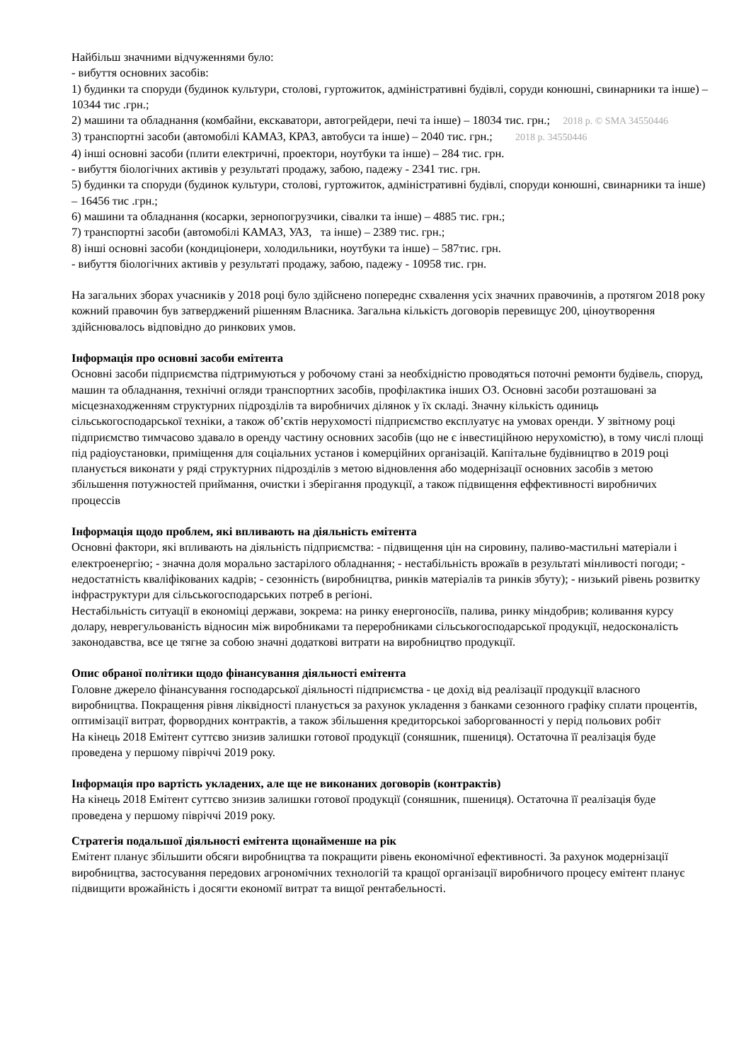Найбільш значними відчуженнями було:
- вибуття основних засобів:
1) будинки та споруди (будинок культури, столові, гуртожиток, адміністративні будівлі, соруди конюшні, свинарники та інше) – 10344 тис .грн.;
2) машини та обладнання (комбайни, екскаватори, автогрейдери, печі та інше) – 18034 тис. грн.; 2018 р. © SMA 34550446
3) транспортні засоби (автомобілі КАМАЗ, КРАЗ, автобуси та інше) – 2040 тис. грн.; 2018 р. 34550446
4) інші основні засоби (плити електричні, проектори, ноутбуки та інше) – 284 тис. грн.
- вибуття біологічних активів у результаті продажу, забою, падежу - 2341 тис. грн.
5) будинки та споруди (будинок культури, столові, гуртожиток, адміністративні будівлі, споруди конюшні, свинарники та інше) – 16456 тис .грн.;
6) машини та обладнання (косарки, зернопогрузчики, сівалки та інше) – 4885 тис. грн.;
7) транспортні засоби (автомобілі КАМАЗ, УАЗ, та інше) – 2389 тис. грн.;
8) інші основні засоби (кондиціонери, холодильники, ноутбуки та інше) – 587тис. грн.
- вибуття біологічних активів у результаті продажу, забою, падежу - 10958 тис. грн.
На загальних зборах учасників у 2018 році було здійснено попереднє схвалення усіх значних правочинів, а протягом 2018 року кожний правочин був затверджений рішенням Власника. Загальна кількість договорів перевищує 200, ціноутворення здійснювалось відповідно до ринкових умов.
Інформація про основні засоби емітента
Основні засоби підприємства підтримуються у робочому стані за необхідністю проводяться поточні ремонти будівель, споруд, машин та обладнання, технічні огляди транспортних засобів, профілактика інших ОЗ. Основні засоби розташовані за місцезнаходженням структурних підрозділів та виробничих ділянок у їх складі. Значну кількість одиниць сільськогосподарської техніки, а також об’єктів нерухомості підприємство експлуатує на умовах оренди. У звітному році підприємство тимчасово здавало в оренду частину основних засобів (що не є інвестиційною нерухомістю), в тому числі площі під радіоустановки, приміщення для соціальних установ і комерційних організацій. Капітальне будівництво в 2019 році планується виконати у ряді структурних підрозділів з метою відновлення або модернізації основних засобів з метою збільшення потужностей приймання, очистки і зберігання продукції, а також підвищення еффективності виробничих процессів
Інформація щодо проблем, які впливають на діяльність емітента
Основні фактори, які впливають на діяльність підприємства: - підвищення цін на сировину, паливо-мастильні матеріали і електроенергію; - значна доля морально застарілого обладнання; - нестабільність врожаїв в результаті мінливості погоди; - недостатність кваліфікованих кадрів; - сезонність (виробництва, ринків матеріалів та ринків збуту); - низький рівень розвитку інфраструктури для сільськогосподарських потреб в регіоні.
Нестабільність ситуації в економіці держави, зокрема: на ринку енергоносіїв, палива, ринку міндобрив; коливання курсу долару, неврегульованість відносин між виробниками та переробниками сільськогосподарської продукції, недосконаліcть законодавства, все це тягне за собою значні додаткові витрати на виробництво продукції.
Опис обраної політики щодо фінансування діяльності емітента
Головне джерело фінансування господарської діяльності підприємства - це дохід від реалізації продукції власного виробництва. Покращення рівня ліквідності планується за рахунок укладення з банками сезонного графіку сплати процентів, оптимізації витрат, форвордних контрактів, а також збільшення кредиторськоі заборгованності у перід польових робіт
На кінець 2018 Емітент суттєво знизив залишки готової продукції (соняшник, пшениця). Остаточна її реалізація буде проведена у першому півріччі 2019 року.
Інформація про вартість укладених, але ще не виконаних договорів (контрактів)
На кінець 2018 Емітент суттєво знизив залишки готової продукції (соняшник, пшениця). Остаточна її реалізація буде проведена у першому півріччі 2019 року.
Стратегія подальшої діяльності емітента щонайменше на рік
Емітент планує збільшити обсяги виробництва та покращити рівень економічної ефективності. За рахунок модернізації виробництва, застосування передових агрономічних технологій та кращої організації виробничого процесу емітент планує підвищити врожайність і досягти економії витрат та вищої рентабельності.